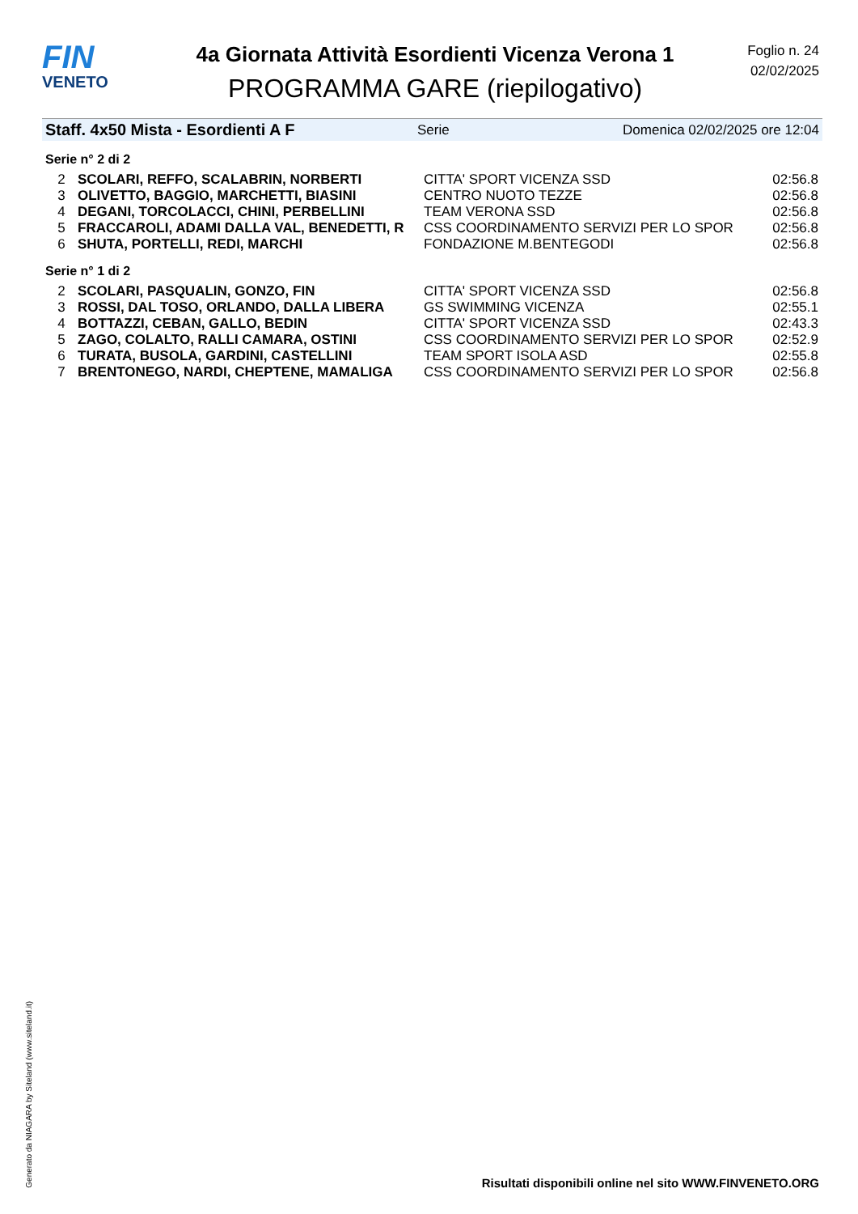FIN
VENETO
4a Giornata Attività Esordienti Vicenza Verona 1
PROGRAMMA GARE (riepilogativo)
Foglio n. 24
02/02/2025
Staff. 4x50 Mista - Esordienti A F Serie Domenica 02/02/2025 ore 12:04
Serie n° 2 di 2
| 2 | SCOLARI, REFFO, SCALABRIN, NORBERTI | CITTA' SPORT VICENZA SSD | 02:56.8 |
| 3 | OLIVETTO, BAGGIO, MARCHETTI, BIASINI | CENTRO NUOTO TEZZE | 02:56.8 |
| 4 | DEGANI, TORCOLACCI, CHINI, PERBELLINI | TEAM VERONA SSD | 02:56.8 |
| 5 | FRACCAROLI, ADAMI DALLA VAL, BENEDETTI, R | CSS COORDINAMENTO SERVIZI PER LO SPOR | 02:56.8 |
| 6 | SHUTA, PORTELLI, REDI, MARCHI | FONDAZIONE M.BENTEGODI | 02:56.8 |
Serie n° 1 di 2
| 2 | SCOLARI, PASQUALIN, GONZO, FIN | CITTA' SPORT VICENZA SSD | 02:56.8 |
| 3 | ROSSI, DAL TOSO, ORLANDO, DALLA LIBERA | GS SWIMMING VICENZA | 02:55.1 |
| 4 | BOTTAZZI, CEBAN, GALLO, BEDIN | CITTA' SPORT VICENZA SSD | 02:43.3 |
| 5 | ZAGO, COLALTO, RALLI CAMARA, OSTINI | CSS COORDINAMENTO SERVIZI PER LO SPOR | 02:52.9 |
| 6 | TURATA, BUSOLA, GARDINI, CASTELLINI | TEAM SPORT ISOLA ASD | 02:55.8 |
| 7 | BRENTONEGO, NARDI, CHEPTENE, MAMALIGA | CSS COORDINAMENTO SERVIZI PER LO SPOR | 02:56.8 |
Generato da NIAGARA by Siteland (www.siteland.it)
Risultati disponibili online nel sito WWW.FINVENETO.ORG